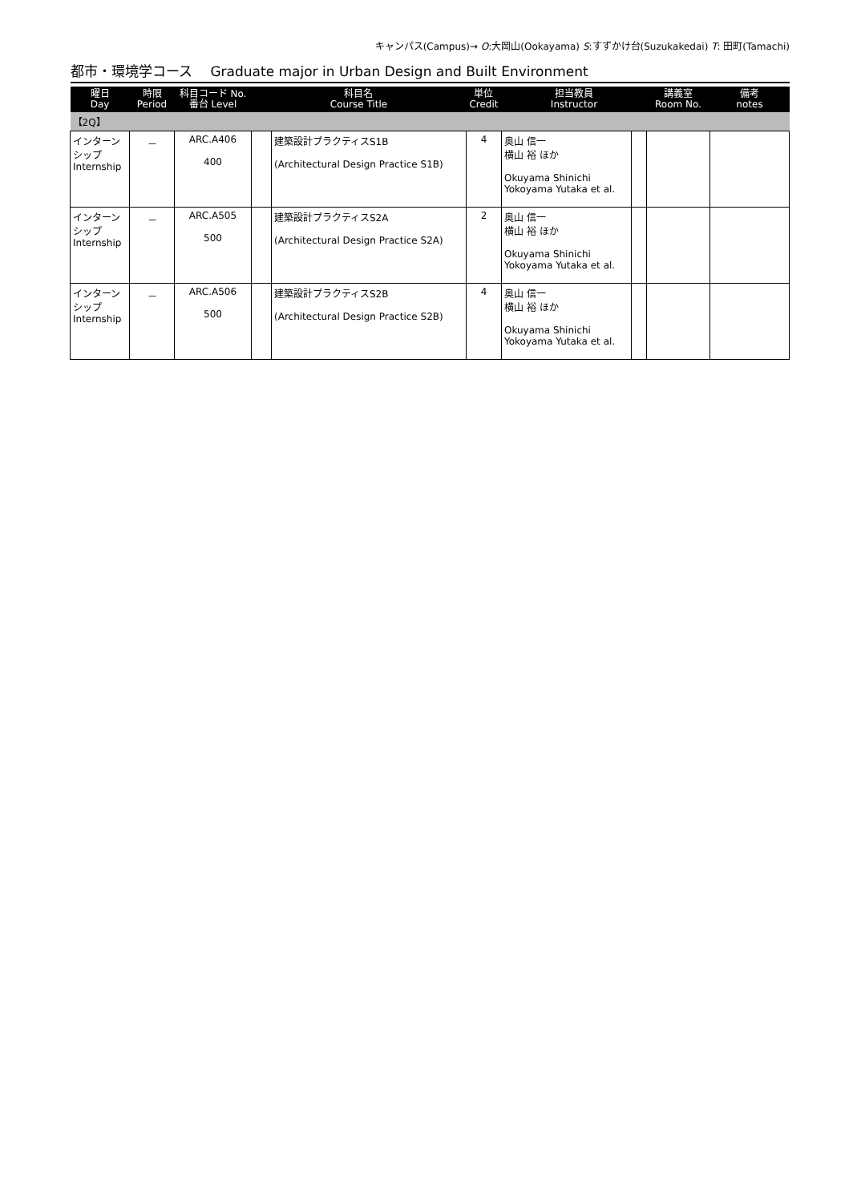キャンパス(Campus)→ O:大岡山(Ookayama) S:すずかけ台(Suzukakedai) T: 田町(Tamachi)
都市・環境学コース　 Graduate major in Urban Design and Built Environment
| 曜日 Day | 時限 Period | 科目コード No. 番台 Level | 科目名 Course Title | | 単位 Credit | 担当教員 Instructor | | 講義室 Room No. | 備考 notes |
| --- | --- | --- | --- | --- | --- | --- | --- | --- | --- |
| 【2Q】 | | | | | | | | | |
| インターン シップ Internship | － | ARC.A406 400 | | 建築設計プラクティスS1B (Architectural Design Practice S1B) | 4 | 奥山 信一 横山 裕 ほか Okuyama Shinichi Yokoyama Yutaka et al. | | | |
| インターン シップ Internship | － | ARC.A505 500 | | 建築設計プラクティスS2A (Architectural Design Practice S2A) | 2 | 奥山 信一 横山 裕 ほか Okuyama Shinichi Yokoyama Yutaka et al. | | | |
| インターン シップ Internship | － | ARC.A506 500 | | 建築設計プラクティスS2B (Architectural Design Practice S2B) | 4 | 奥山 信一 横山 裕 ほか Okuyama Shinichi Yokoyama Yutaka et al. | | | |